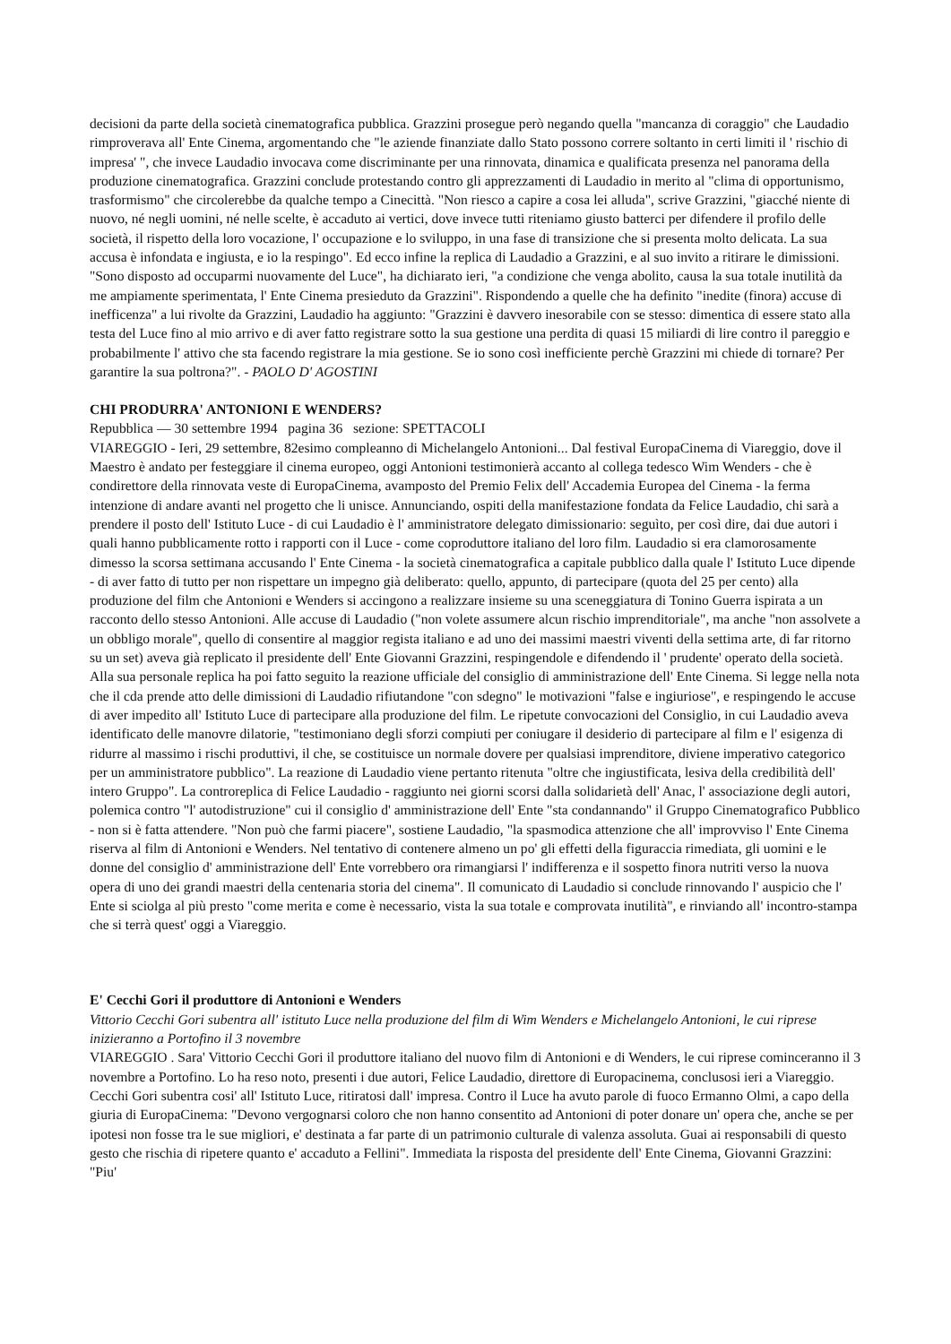decisioni da parte della società cinematografica pubblica. Grazzini prosegue però negando quella "mancanza di coraggio" che Laudadio rimproverava all' Ente Cinema, argomentando che "le aziende finanziate dallo Stato possono correre soltanto in certi limiti il ' rischio di impresa' ", che invece Laudadio invocava come discriminante per una rinnovata, dinamica e qualificata presenza nel panorama della produzione cinematografica. Grazzini conclude protestando contro gli apprezzamenti di Laudadio in merito al "clima di opportunismo, trasformismo" che circolerebbe da qualche tempo a Cinecittà. "Non riesco a capire a cosa lei alluda", scrive Grazzini, "giacché niente di nuovo, né negli uomini, né nelle scelte, è accaduto ai vertici, dove invece tutti riteniamo giusto batterci per difendere il profilo delle società, il rispetto della loro vocazione, l' occupazione e lo sviluppo, in una fase di transizione che si presenta molto delicata. La sua accusa è infondata e ingiusta, e io la respingo". Ed ecco infine la replica di Laudadio a Grazzini, e al suo invito a ritirare le dimissioni. "Sono disposto ad occuparmi nuovamente del Luce", ha dichiarato ieri, "a condizione che venga abolito, causa la sua totale inutilità da me ampiamente sperimentata, l' Ente Cinema presieduto da Grazzini". Rispondendo a quelle che ha definito "inedite (finora) accuse di inefficenza" a lui rivolte da Grazzini, Laudadio ha aggiunto: "Grazzini è davvero inesorabile con se stesso: dimentica di essere stato alla testa del Luce fino al mio arrivo e di aver fatto registrare sotto la sua gestione una perdita di quasi 15 miliardi di lire contro il pareggio e probabilmente l' attivo che sta facendo registrare la mia gestione. Se io sono così inefficiente perchè Grazzini mi chiede di tornare? Per garantire la sua poltrona?". - PAOLO D' AGOSTINI
CHI PRODURRA' ANTONIONI E WENDERS?
Repubblica — 30 settembre 1994 pagina 36 sezione: SPETTACOLI
VIAREGGIO - Ieri, 29 settembre, 82esimo compleanno di Michelangelo Antonioni... Dal festival EuropaCinema di Viareggio, dove il Maestro è andato per festeggiare il cinema europeo, oggi Antonioni testimonierà accanto al collega tedesco Wim Wenders - che è condirettore della rinnovata veste di EuropaCinema, avamposto del Premio Felix dell' Accademia Europea del Cinema - la ferma intenzione di andare avanti nel progetto che li unisce. Annunciando, ospiti della manifestazione fondata da Felice Laudadio, chi sarà a prendere il posto dell' Istituto Luce - di cui Laudadio è l' amministratore delegato dimissionario: seguìto, per così dire, dai due autori i quali hanno pubblicamente rotto i rapporti con il Luce - come coproduttore italiano del loro film. Laudadio si era clamorosamente dimesso la scorsa settimana accusando l' Ente Cinema - la società cinematografica a capitale pubblico dalla quale l' Istituto Luce dipende - di aver fatto di tutto per non rispettare un impegno già deliberato: quello, appunto, di partecipare (quota del 25 per cento) alla produzione del film che Antonioni e Wenders si accingono a realizzare insieme su una sceneggiatura di Tonino Guerra ispirata a un racconto dello stesso Antonioni. Alle accuse di Laudadio ("non volete assumere alcun rischio imprenditoriale", ma anche "non assolvete a un obbligo morale", quello di consentire al maggior regista italiano e ad uno dei massimi maestri viventi della settima arte, di far ritorno su un set) aveva già replicato il presidente dell' Ente Giovanni Grazzini, respingendole e difendendo il ' prudente' operato della società. Alla sua personale replica ha poi fatto seguito la reazione ufficiale del consiglio di amministrazione dell' Ente Cinema. Si legge nella nota che il cda prende atto delle dimissioni di Laudadio rifiutandone "con sdegno" le motivazioni "false e ingiuriose", e respingendo le accuse di aver impedito all' Istituto Luce di partecipare alla produzione del film. Le ripetute convocazioni del Consiglio, in cui Laudadio aveva identificato delle manovre dilatorie, "testimoniano degli sforzi compiuti per coniugare il desiderio di partecipare al film e l' esigenza di ridurre al massimo i rischi produttivi, il che, se costituisce un normale dovere per qualsiasi imprenditore, diviene imperativo categorico per un amministratore pubblico". La reazione di Laudadio viene pertanto ritenuta "oltre che ingiustificata, lesiva della credibilità dell' intero Gruppo". La controreplica di Felice Laudadio - raggiunto nei giorni scorsi dalla solidarietà dell' Anac, l' associazione degli autori, polemica contro "l' autodistruzione" cui il consiglio d' amministrazione dell' Ente "sta condannando" il Gruppo Cinematografico Pubblico - non si è fatta attendere. "Non può che farmi piacere", sostiene Laudadio, "la spasmodica attenzione che all' improvviso l' Ente Cinema riserva al film di Antonioni e Wenders. Nel tentativo di contenere almeno un po' gli effetti della figuraccia rimediata, gli uomini e le donne del consiglio d' amministrazione dell' Ente vorrebbero ora rimangiarsi l' indifferenza e il sospetto finora nutriti verso la nuova opera di uno dei grandi maestri della centenaria storia del cinema". Il comunicato di Laudadio si conclude rinnovando l' auspicio che l' Ente si sciolga al più presto "come merita e come è necessario, vista la sua totale e comprovata inutilità", e rinviando all' incontro-stampa che si terrà quest' oggi a Viareggio.
E' Cecchi Gori il produttore di Antonioni e Wenders
Vittorio Cecchi Gori subentra all' istituto Luce nella produzione del film di Wim Wenders e Michelangelo Antonioni, le cui riprese inizieranno a Portofino il 3 novembre
VIAREGGIO . Sara' Vittorio Cecchi Gori il produttore italiano del nuovo film di Antonioni e di Wenders, le cui riprese cominceranno il 3 novembre a Portofino. Lo ha reso noto, presenti i due autori, Felice Laudadio, direttore di Europacinema, conclusosi ieri a Viareggio. Cecchi Gori subentra cosi' all' Istituto Luce, ritiratosi dall' impresa. Contro il Luce ha avuto parole di fuoco Ermanno Olmi, a capo della giuria di EuropaCinema: "Devono vergognarsi coloro che non hanno consentito ad Antonioni di poter donare un' opera che, anche se per ipotesi non fosse tra le sue migliori, e' destinata a far parte di un patrimonio culturale di valenza assoluta. Guai ai responsabili di questo gesto che rischia di ripetere quanto e' accaduto a Fellini". Immediata la risposta del presidente dell' Ente Cinema, Giovanni Grazzini: "Piu'